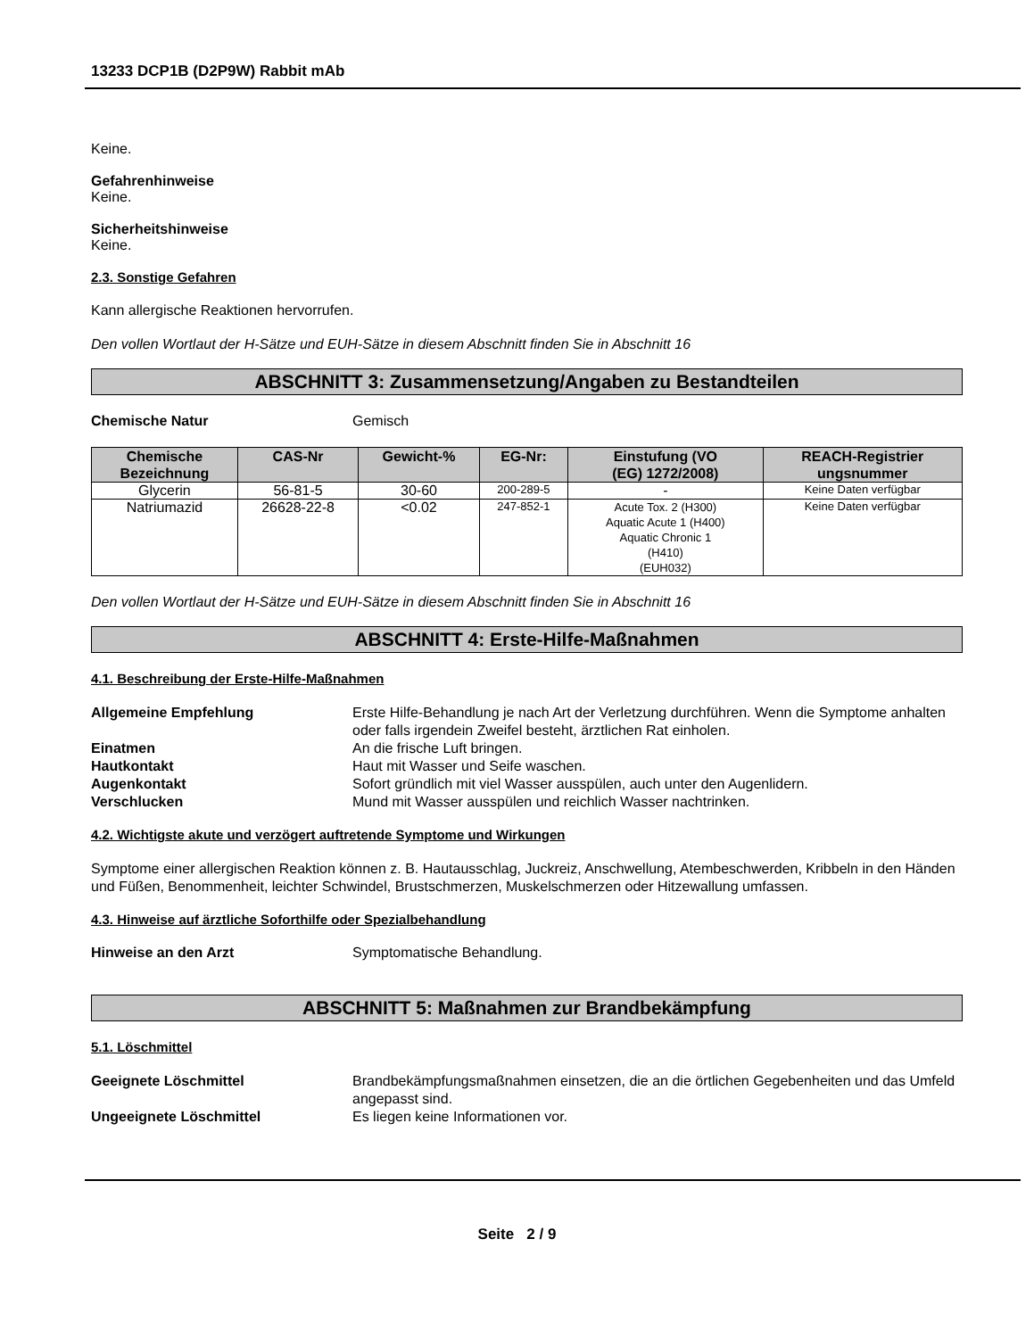13233 DCP1B (D2P9W) Rabbit mAb
Keine.
Gefahrenhinweise
Keine.
Sicherheitshinweise
Keine.
2.3. Sonstige Gefahren
Kann allergische Reaktionen hervorrufen.
Den vollen Wortlaut der H-Sätze und EUH-Sätze in diesem Abschnitt finden Sie in Abschnitt 16
ABSCHNITT 3: Zusammensetzung/Angaben zu Bestandteilen
Chemische Natur Gemisch
| Chemische Bezeichnung | CAS-Nr | Gewicht-% | EG-Nr: | Einstufung (VO (EG) 1272/2008) | REACH-Registrier ungsnummer |
| --- | --- | --- | --- | --- | --- |
| Glycerin | 56-81-5 | 30-60 | 200-289-5 | - | Keine Daten verfügbar |
| Natriumazid | 26628-22-8 | <0.02 | 247-852-1 | Acute Tox. 2 (H300) Aquatic Acute 1 (H400) Aquatic Chronic 1 (H410) (EUH032) | Keine Daten verfügbar |
Den vollen Wortlaut der H-Sätze und EUH-Sätze in diesem Abschnitt finden Sie in Abschnitt 16
ABSCHNITT 4: Erste-Hilfe-Maßnahmen
4.1. Beschreibung der Erste-Hilfe-Maßnahmen
Allgemeine Empfehlung Erste Hilfe-Behandlung je nach Art der Verletzung durchführen. Wenn die Symptome anhalten oder falls irgendein Zweifel besteht, ärztlichen Rat einholen.
Einatmen An die frische Luft bringen.
Hautkontakt Haut mit Wasser und Seife waschen.
Augenkontakt Sofort gründlich mit viel Wasser ausspülen, auch unter den Augenlidern.
Verschlucken Mund mit Wasser ausspülen und reichlich Wasser nachtrinken.
4.2. Wichtigste akute und verzögert auftretende Symptome und Wirkungen
Symptome einer allergischen Reaktion können z. B. Hautausschlag, Juckreiz, Anschwellung, Atembeschwerden, Kribbeln in den Händen und Füßen, Benommenheit, leichter Schwindel, Brustschmerzen, Muskelschmerzen oder Hitzewallung umfassen.
4.3. Hinweise auf ärztliche Soforthilfe oder Spezialbehandlung
Hinweise an den Arzt Symptomatische Behandlung.
ABSCHNITT 5: Maßnahmen zur Brandbekämpfung
5.1. Löschmittel
Geeignete Löschmittel Brandbekämpfungsmaßnahmen einsetzen, die an die örtlichen Gegebenheiten und das Umfeld angepasst sind.
Ungeeignete Löschmittel Es liegen keine Informationen vor.
Seite 2 / 9